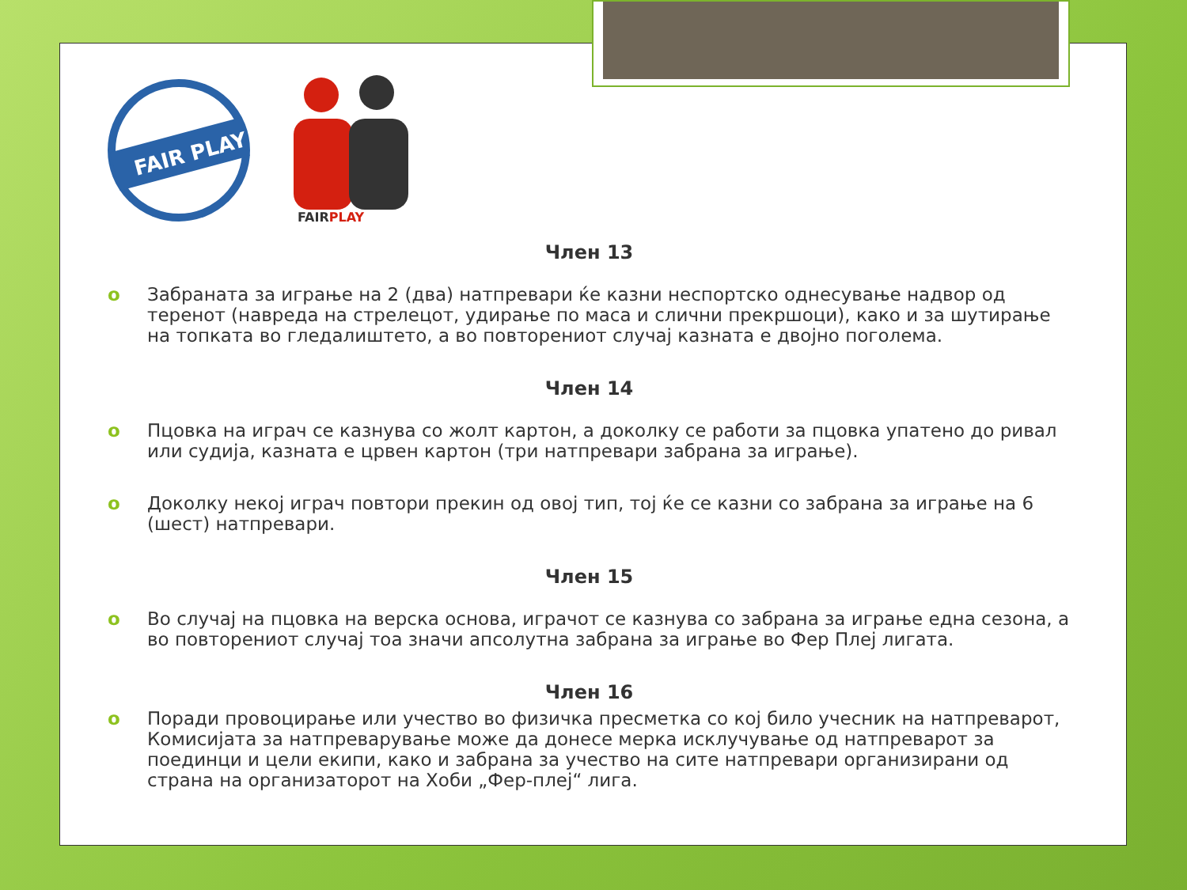FAIR PLAY
FAIRPLAY
Член 13
o Забраната за играње на 2 (два) натпревари ќе казни неспортско однесување надвор од теренот (навреда на стрелецот, удирање по маса и слични прекршоци), како и за шутирање на топката во гледалиштето, а во повторениот случај казната е двојно поголема.
Член 14
o Пцовка на играч се казнува со жолт картон, а доколку се работи за пцовка упатено до ривал или судија, казната е црвен картон (три натпревари забрана за играње).
o Доколку некој играч повтори прекин од овој тип, тој ќе се казни со забрана за играње на 6 (шест) натпревари.
Член 15
o Во случај на пцовка на верска основа, играчот се казнува со забрана за играње една сезона, а во повторениот случај тоа значи апсолутна забрана за играње во Фер Плеј лигата.
Член 16
o Поради провоцирање или учество во физичка пресметка со кој било учесник на натпреварот, Комисијата за натпреварување може да донесе мерка исклучување од натпреварот за поединци и цели екипи, како и забрана за учество на сите натпревари организирани од страна на организаторот на Хоби „Фер-плеј“ лига.